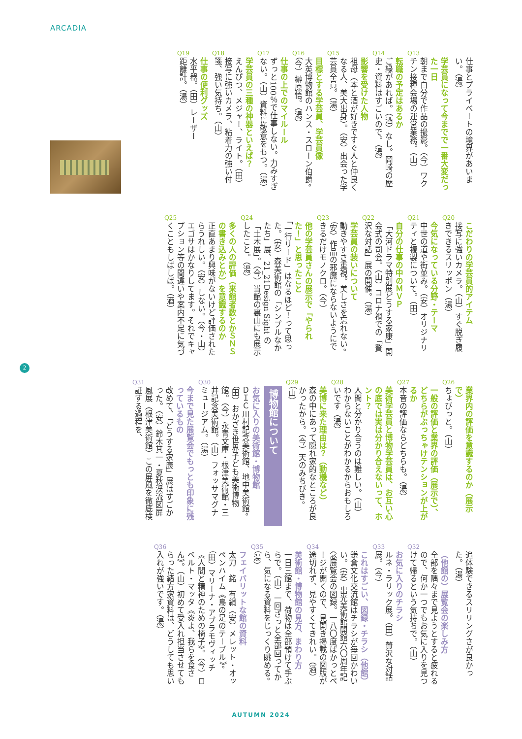ARCADIA
仕事とプライベートの境界があいまい。（湯）
Q13
学芸員になって今までで一番大変だった一日
朝まで自分で作品の撮影。（今）ワクチン接種会場の運営業務。（山）
Q14
転職の予定はあるか
ご縁があれば。（酒）なし。岡崎の歴史・資料はすごいので。（湯）
Q15
影響を受けた人物
祖母（本と酒が好きですぐ人と仲良くなる人、美大出身）。（安）出会った学芸員全員。（湯）
Q16
目標とする学芸員、学芸員像
大英博物館のハンス・スローン伯爵。（今）榊原悟。（湯）
Q17
仕事の上でのマイルール
ずっと100％で仕事しない。力みすぎない。（山）資料に敬意をもつ。（湯）
Q18
学芸員の三種の神器といえば？
えんぴつ、メジャー、ライト。（田）接写に強いカメラ、粘着力の強い付箋、強い気持ち。（山）
Q19
仕事の便利グッズ
水平器。（田）レーザー距離計。（湯）
Q20
こだわりの学芸員的アイテム
接写に強いカメラ。（山）すぐ脱ぎ履きできるスリッポン（湯）
Q21
今気になっている分野・テーマ
中世の道や街並み。（安）オリジナリティと複製について。（田）
Q22
自分の仕事の中のＭＶＰ
「大河ドラマ特別展どうする家康」開会式の司会。（山）コロナ禍での「贅沢な対話」展の開催。（湯）
Q23
学芸員の装いについて
動きやすさ重視。美しさを忘れない。（安）作品の邪魔にならないようにできるだけモノクロ。（今）
Q24
他の学芸員さんの展示で「やられた！」と思ったこと
「一行リード」はなるほど！って思った。（安）森美術館の「シンプルなかたち」展、21_21Design Sight の「土木展」。（今）当館の裏山にも展示したこと。（湯）
Q25
多くの人の評価（来館者数とかＳＮＳの書き込みとか）を意識するのか
正直あまり興味がないけど評価されたらうれしい。（安）しない。（今・山）エゴサはかなりしてます。それでキャプション等の間違いや案内不足に気づくこともしばしば。（酒）
2
Q26
業界内の評価を意識するのか（展示で）
ちょびっと。（山）
Q27
一般の評価と業界の評価（展示で）、どちらがぶっちゃけテンションが上がるか
本音の評価ならどちらも。（湯）
Q28
美術学芸員と博物学芸員は、お互い心の底では実は分かり合えないって、ホント？
人間と分かり合うのは難しい。（山）わからないことがわかるからおもしろいです（湯）
Q29
美博に来た理由は？（動機など）
森の中にあって隠れ家的なところが良かったから。（今）天のみちびき。（山）
博物館について
Q30
お気に入りの美術館・博物館
ＤＩＣ川村記念美術館、地中美術館。（田）おかざき世界子ども美術博物館。（今）永青文庫・根津美術館・三井記念美術館。（山）フォッサマグナミュージアム。（湯）
Q31
今まで見た展覧会でもっとも印象に残っているもの
改めて、「どうする家康」展はすごかった。（安）鈴木其一・夏秋渓流図屏風展（根津美術館）この屏風を徹底検証する過程を、
追体験できるスリリングさが良かった。（湯）
Q32
（他館の）展覧会の楽しみ方
全部を隅々まで見ようとすると疲れるので、何か一つでもお気に入りを見つけて帰るという気持ちで。（山）
Q33
お気に入りのチラシ
ルネ・ラリック展。（田）贅沢な対話展。（今）
Q34
これはすごい、図録・チラシ（他館）
鎌倉文化交流館はチラシが毎回かわいい。（安）出光美術館開館六〇周年記念展覧会の図録。一八〇度ぱかっとページが開くので、見開き掲載の図版が途切れず、見やすくてきれい。（酒）
Q35
美術館・博物館の見方、まわり方
一日三館まで、荷物は全部預けて手ぶらで。（山）一回ざっと全部回ってから、気になる資料をじっくり眺める。（湯）
Q36
フェイバリットな館の資料
太刀　銘　有綱（安）メレット・オッペンハイム《鳥の足のテーブル》。（田）マリーナ・アブラモヴィッチ《人間と精神のための椅子》。（今）ロベルト・マッタ《炎よ、我らを食さん》。（山）初めて受入れ担当させてもらった緒方家資料は、どうしても思い入れが強いです。（湯）
AUTUMN 2024